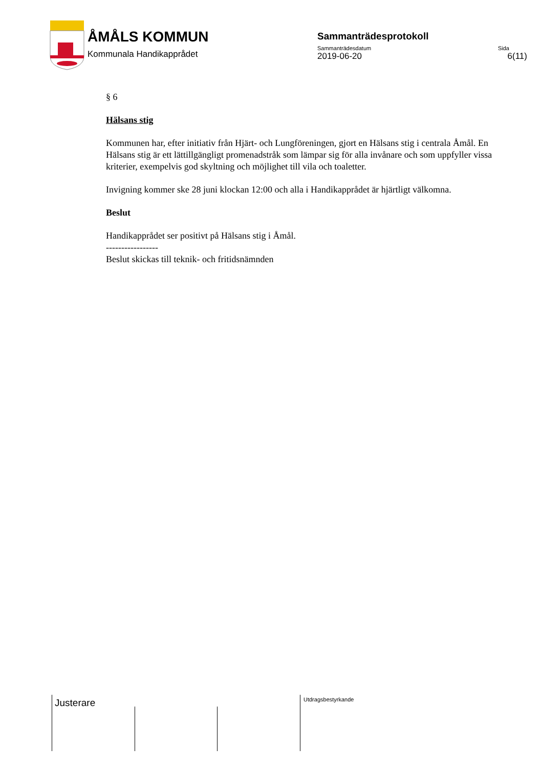ÅMÅLS KOMMUN
Kommunala Handikapprådet
Sammanträdesprotokoll
Sammanträdesdatum Sida
2019-06-20 6(11)
§ 6
Hälsans stig
Kommunen har, efter initiativ från Hjärt- och Lungföreningen, gjort en Hälsans stig i centrala Åmål. En Hälsans stig är ett lättillgängligt promenadstråk som lämpar sig för alla invånare och som uppfyller vissa kriterier, exempelvis god skyltning och möjlighet till vila och toaletter.
Invigning kommer ske 28 juni klockan 12:00 och alla i Handikapprådet är hjärtligt välkomna.
Beslut
Handikapprådet ser positivt på Hälsans stig i Åmål.
-----------------
Beslut skickas till teknik- och fritidsnämnden
Justerare Utdragsbestyrkande